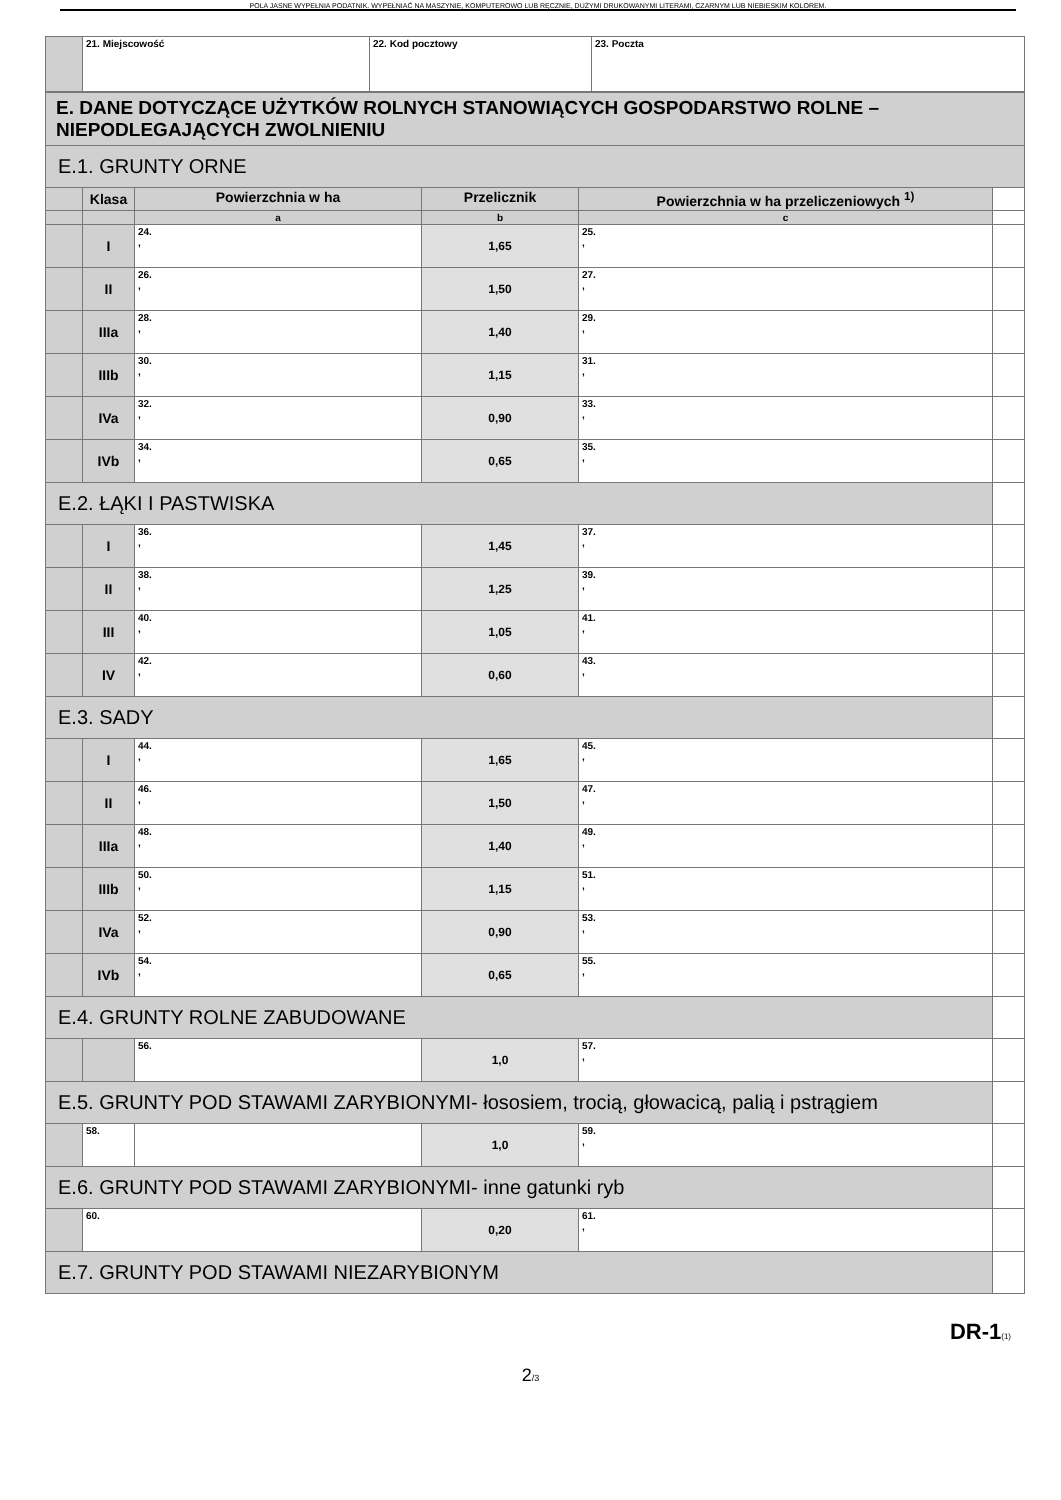POLA JASNE WYPEŁNIA PODATNIK. WYPEŁNIAĆ NA MASZYNIE, KOMPUTEROWO LUB RĘCZNIE, DUŻYMI DRUKOWANYMI LITERAMI, CZARNYM LUB NIEBIESKIM KOLOREM.
| | 21. Miejscowość | 22. Kod pocztowy | 23. Poczta |
| E. DANE DOTYCZĄCE UŻYTKÓW ROLNYCH STANOWIĄCYCH GOSPODARSTWO ROLNE – NIEPODLEGAJĄCYCH ZWOLNIENIU | | | | | |
| E.1. GRUNTY ORNE | | | | | |
| | Klasa | Powierzchnia w ha | Przelicznik | Powierzchnia w ha przeliczeniowych <sup>1)</sup> | |
| | | a | b | c | |
| | I | 24. , | 1,65 | 25. , | |
| | II | 26. , | 1,50 | 27. , | |
| | IIIa | 28. , | 1,40 | 29. , | |
| | IIIb | 30. , | 1,15 | 31. , | |
| | IVa | 32. , | 0,90 | 33. , | |
| | IVb | 34. , | 0,65 | 35. , | |
| E.2. ŁĄKI I PASTWISKA | | | | | |
| | I | 36. , | 1,45 | 37. , | |
| | II | 38. , | 1,25 | 39. , | |
| | III | 40. , | 1,05 | 41. , | |
| | IV | 42. , | 0,60 | 43. , | |
| E.3. SADY | | | | | |
| | I | 44. , | 1,65 | 45. , | |
| | II | 46. , | 1,50 | 47. , | |
| | IIIa | 48. , | 1,40 | 49. , | |
| | IIIb | 50. , | 1,15 | 51. , | |
| | IVa | 52. , | 0,90 | 53. , | |
| | IVb | 54. , | 0,65 | 55. , | |
| E.4. GRUNTY ROLNE ZABUDOWANE | | | | | |
| | | 56. | 1,0 | 57. , | |
| E.5. GRUNTY POD STAWAMI ZARYBIONYMI- łososiem, trocią, głowacicą, palią i pstrągiem | | | | | |
| | 58. | | 1,0 | 59. , | |
| E.6. GRUNTY POD STAWAMI ZARYBIONYMI- inne gatunki ryb | | | | | |
| | 60. | | 0,20 | 61. , | |
| E.7. GRUNTY POD STAWAMI NIEZARYBIONYM | | | | | |
DR-1(1)
2/3